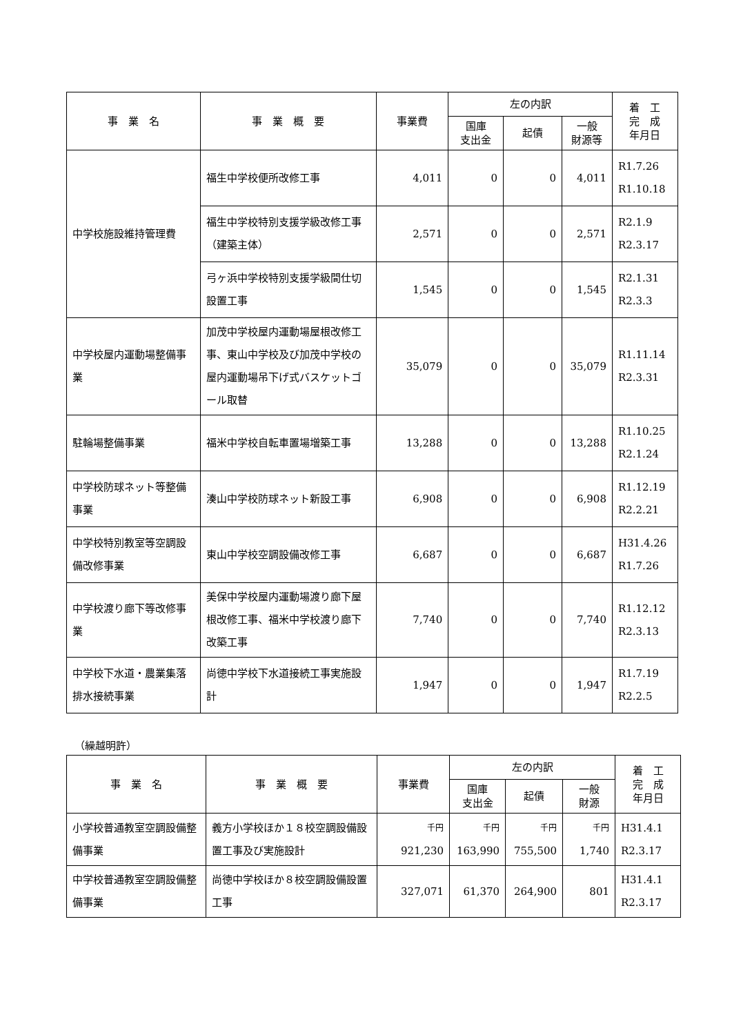| 事 業 名 | 事 業 概 要 | 事業費 | 左の内訳 | | | 着 工 完 成 年月日 |
| --- | --- | --- | --- | --- | --- | --- |
| | | | 国庫 支出金 | 起債 | 一般 財源等 | |
| 中学校施設維持管理費 | 福生中学校便所改修工事 | 4,011 | 0 | 0 | 4,011 | R1.7.26 R1.10.18 |
| | 福生中学校特別支援学級改修工事（建築主体） | 2,571 | 0 | 0 | 2,571 | R2.1.9 R2.3.17 |
| | 弓ヶ浜中学校特別支援学級間仕切設置工事 | 1,545 | 0 | 0 | 1,545 | R2.1.31 R2.3.3 |
| 中学校屋内運動場整備事業 | 加茂中学校屋内運動場屋根改修工事、東山中学校及び加茂中学校の屋内運動場吊下げ式バスケットゴール取替 | 35,079 | 0 | 0 | 35,079 | R1.11.14 R2.3.31 |
| 駐輪場整備事業 | 福米中学校自転車置場増築工事 | 13,288 | 0 | 0 | 13,288 | R1.10.25 R2.1.24 |
| 中学校防球ネット等整備事業 | 湊山中学校防球ネット新設工事 | 6,908 | 0 | 0 | 6,908 | R1.12.19 R2.2.21 |
| 中学校特別教室等空調設備改修事業 | 東山中学校空調設備改修工事 | 6,687 | 0 | 0 | 6,687 | H31.4.26 R1.7.26 |
| 中学校渡り廊下等改修事業 | 美保中学校屋内運動場渡り廊下屋根改修工事、福米中学校渡り廊下改築工事 | 7,740 | 0 | 0 | 7,740 | R1.12.12 R2.3.13 |
| 中学校下水道・農業集落排水接続事業 | 尚徳中学校下水道接続工事実施設計 | 1,947 | 0 | 0 | 1,947 | R1.7.19 R2.2.5 |
（繰越明許）
| 事 業 名 | 事 業 概 要 | 事業費 | 左の内訳 | | | 着 工 完 成 年月日 |
| --- | --- | --- | --- | --- | --- | --- |
| | | | 国庫 支出金 | 起債 | 一般 財源 | |
| 小学校普通教室空調設備整備事業 | 義方小学校ほか１８校空調設備設置工事及び実施設計 | 千円 921,230 | 千円 163,990 | 千円 755,500 | 千円 1,740 | H31.4.1 R2.3.17 |
| 中学校普通教室空調設備整備事業 | 尚徳中学校ほか８校空調設備設置工事 | 327,071 | 61,370 | 264,900 | 801 | H31.4.1 R2.3.17 |